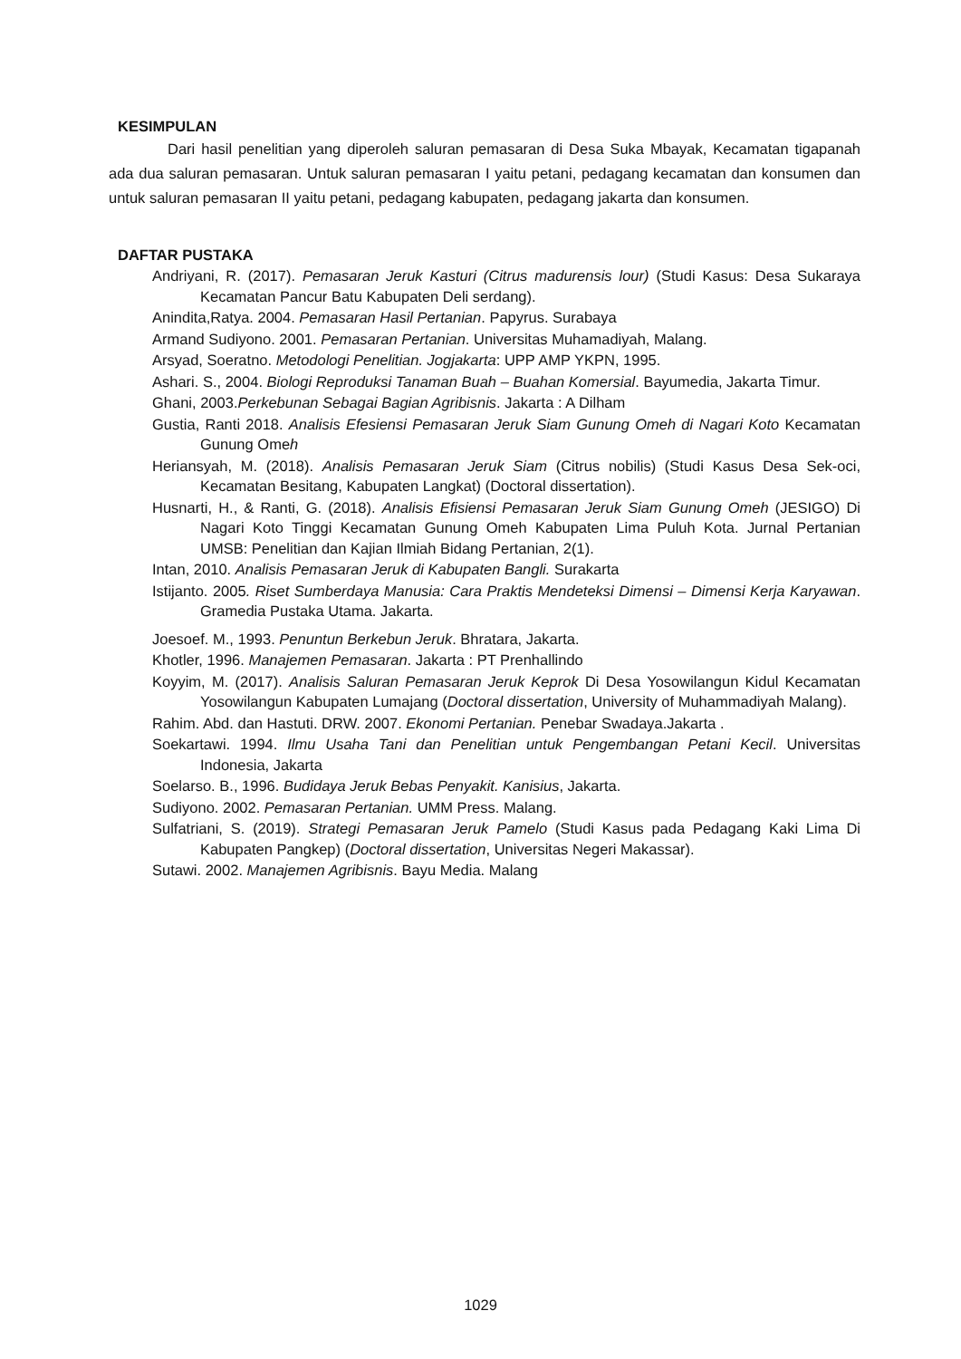KESIMPULAN
Dari hasil penelitian yang diperoleh saluran pemasaran di Desa Suka Mbayak, Kecamatan tigapanah ada dua saluran pemasaran. Untuk saluran pemasaran I yaitu petani, pedagang kecamatan dan konsumen dan untuk saluran pemasaran II yaitu petani, pedagang kabupaten, pedagang jakarta dan konsumen.
DAFTAR PUSTAKA
Andriyani, R. (2017). Pemasaran Jeruk Kasturi (Citrus madurensis lour) (Studi Kasus: Desa Sukaraya Kecamatan Pancur Batu Kabupaten Deli serdang).
Anindita,Ratya. 2004. Pemasaran Hasil Pertanian. Papyrus. Surabaya
Armand Sudiyono. 2001. Pemasaran Pertanian. Universitas Muhamadiyah, Malang.
Arsyad, Soeratno. Metodologi Penelitian. Jogjakarta: UPP AMP YKPN, 1995.
Ashari. S., 2004. Biologi Reproduksi Tanaman Buah – Buahan Komersial. Bayumedia, Jakarta Timur.
Ghani, 2003.Perkebunan Sebagai Bagian Agribisnis. Jakarta : A Dilham
Gustia, Ranti 2018. Analisis Efesiensi Pemasaran Jeruk Siam Gunung Omeh di Nagari Koto Kecamatan Gunung Omeh
Heriansyah, M. (2018). Analisis Pemasaran Jeruk Siam (Citrus nobilis) (Studi Kasus Desa Sek-oci, Kecamatan Besitang, Kabupaten Langkat) (Doctoral dissertation).
Husnarti, H., & Ranti, G. (2018). Analisis Efisiensi Pemasaran Jeruk Siam Gunung Omeh (JESIGO) Di Nagari Koto Tinggi Kecamatan Gunung Omeh Kabupaten Lima Puluh Kota. Jurnal Pertanian UMSB: Penelitian dan Kajian Ilmiah Bidang Pertanian, 2(1).
Intan, 2010. Analisis Pemasaran Jeruk di Kabupaten Bangli. Surakarta
Istijanto. 2005. Riset Sumberdaya Manusia: Cara Praktis Mendeteksi Dimensi – Dimensi Kerja Karyawan. Gramedia Pustaka Utama. Jakarta.
Joesoef. M., 1993. Penuntun Berkebun Jeruk. Bhratara, Jakarta.
Khotler, 1996. Manajemen Pemasaran. Jakarta : PT Prenhallindo
Koyyim, M. (2017). Analisis Saluran Pemasaran Jeruk Keprok Di Desa Yosowilangun Kidul Kecamatan Yosowilangun Kabupaten Lumajang (Doctoral dissertation, University of Muhammadiyah Malang).
Rahim. Abd. dan Hastuti. DRW. 2007. Ekonomi Pertanian. Penebar Swadaya.Jakarta .
Soekartawi. 1994. Ilmu Usaha Tani dan Penelitian untuk Pengembangan Petani Kecil. Universitas Indonesia, Jakarta
Soelarso. B., 1996. Budidaya Jeruk Bebas Penyakit. Kanisius, Jakarta.
Sudiyono. 2002. Pemasaran Pertanian. UMM Press. Malang.
Sulfatriani, S. (2019). Strategi Pemasaran Jeruk Pamelo (Studi Kasus pada Pedagang Kaki Lima Di Kabupaten Pangkep) (Doctoral dissertation, Universitas Negeri Makassar).
Sutawi. 2002. Manajemen Agribisnis. Bayu Media. Malang
1029